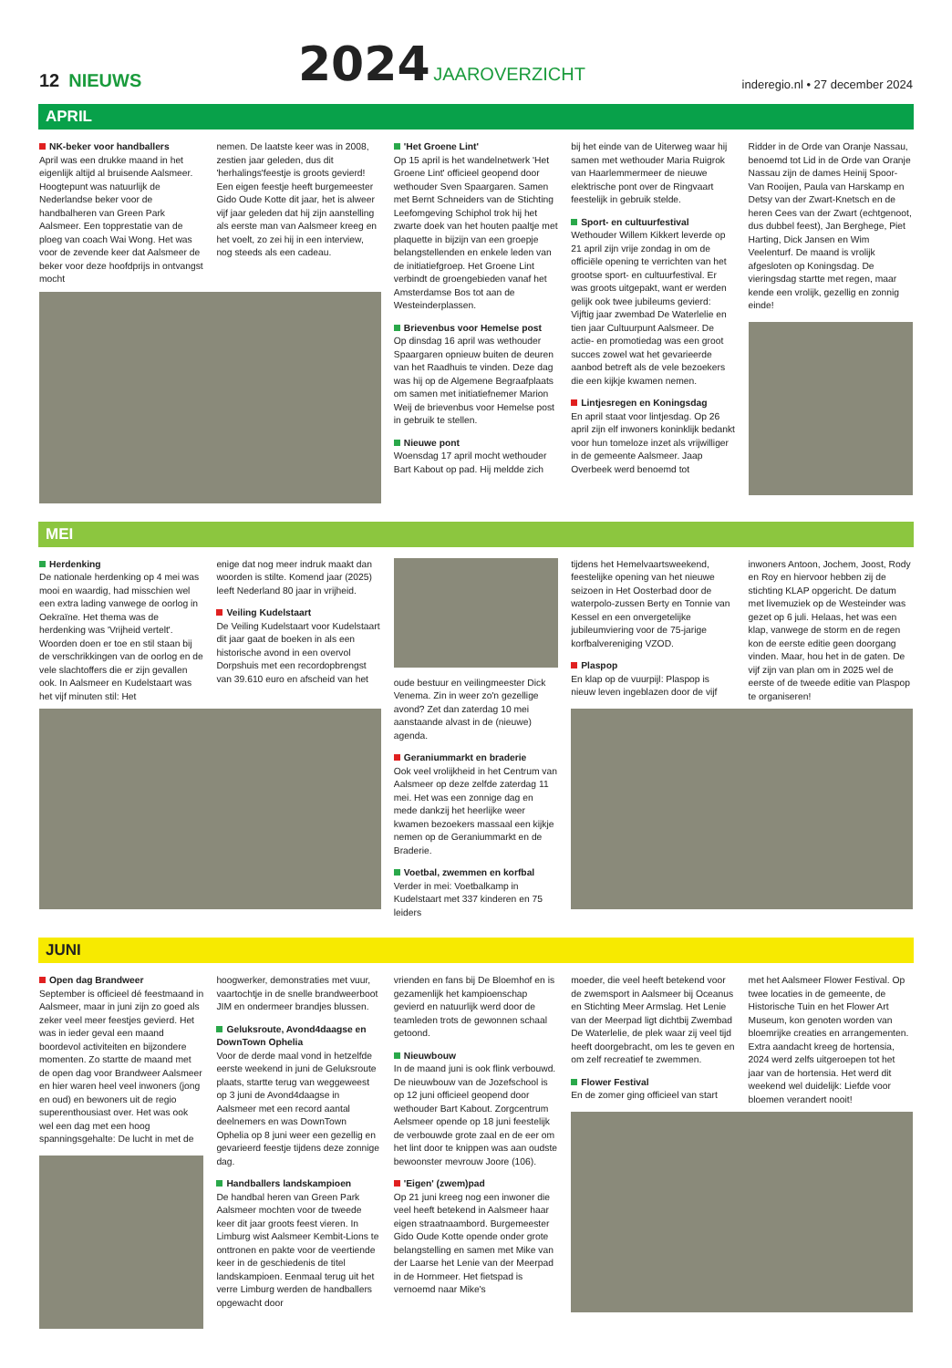12 NIEUWS
2024 JAAROVERZICHT
inderegio.nl • 27 december 2024
APRIL
NK-beker voor handballers
April was een drukke maand in het eigenlijk altijd al bruisende Aalsmeer. Hoogtepunt was natuurlijk de Nederlandse beker voor de handbalheren van Green Park Aalsmeer. Een topprestatie van de ploeg van coach Wai Wong. Het was voor de zevende keer dat Aalsmeer de beker voor deze hoofdprijs in ontvangst mocht
nemen. De laatste keer was in 2008, zestien jaar geleden, dus dit 'herhalings'feestje is groots gevierd! Een eigen feestje heeft burgemeester Gido Oude Kotte dit jaar, het is alweer vijf jaar geleden dat hij zijn aanstelling als eerste man van Aalsmeer kreeg en het voelt, zo zei hij in een interview, nog steeds als een cadeau.
'Het Groene Lint'
Op 15 april is het wandelnetwerk 'Het Groene Lint' officieel geopend door wethouder Sven Spaargaren. Samen met Bernt Schneiders van de Stichting Leefomgeving Schiphol trok hij het zwarte doek van het houten paaltje met plaquette in bijzijn van een groepje belangstellenden en enkele leden van de initiatiefgroep. Het Groene Lint verbindt de groengebieden vanaf het Amsterdamse Bos tot aan de Westeinderplassen.
Brievenbus voor Hemelse post
Op dinsdag 16 april was wethouder Spaargaren opnieuw buiten de deuren van het Raadhuis te vinden. Deze dag was hij op de Algemene Begraafplaats om samen met initiatiefnemer Marion Weij de brievenbus voor Hemelse post in gebruik te stellen.
Nieuwe pont
Woensdag 17 april mocht wethouder Bart Kabout op pad. Hij meldde zich
bij het einde van de Uiterweg waar hij samen met wethouder Maria Ruigrok van Haarlemmermeer de nieuwe elektrische pont over de Ringvaart feestelijk in gebruik stelde.
Sport- en cultuurfestival
Wethouder Willem Kikkert leverde op 21 april zijn vrije zondag in om de officiële opening te verrichten van het grootse sport- en cultuurfestival. Er was groots uitgepakt, want er werden gelijk ook twee jubileums gevierd: Vijftig jaar zwembad De Waterlelie en tien jaar Cultuurpunt Aalsmeer. De actie- en promotiedag was een groot succes zowel wat het gevarieerde aanbod betreft als de vele bezoekers die een kijkje kwamen nemen.
Lintjesregen en Koningsdag
En april staat voor lintjesdag. Op 26 april zijn elf inwoners koninklijk bedankt voor hun tomeloze inzet als vrijwilliger in de gemeente Aalsmeer. Jaap Overbeek werd benoemd tot
Ridder in de Orde van Oranje Nassau, benoemd tot Lid in de Orde van Oranje Nassau zijn de dames Heinij Spoor-Van Rooijen, Paula van Harskamp en Detsy van der Zwart-Knetsch en de heren Cees van der Zwart (echtgenoot, dus dubbel feest), Jan Berghege, Piet Harting, Dick Jansen en Wim Veelenturf. De maand is vrolijk afgesloten op Koningsdag. De vieringsdag startte met regen, maar kende een vrolijk, gezellig en zonnig einde!
MEI
Herdenking
De nationale herdenking op 4 mei was mooi en waardig, had misschien wel een extra lading vanwege de oorlog in Oekraïne. Het thema was de herdenking was 'Vrijheid vertelt'. Woorden doen er toe en stil staan bij de verschrikkingen van de oorlog en de vele slachtoffers die er zijn gevallen ook. In Aalsmeer en Kudelstaart was het vijf minuten stil: Het
enige dat nog meer indruk maakt dan woorden is stilte. Komend jaar (2025) leeft Nederland 80 jaar in vrijheid.
Veiling Kudelstaart
De Veiling Kudelstaart voor Kudelstaart dit jaar gaat de boeken in als een historische avond in een overvol Dorpshuis met een recordopbrengst van 39.610 euro en afscheid van het
oude bestuur en veilingmeester Dick Venema. Zin in weer zo'n gezellige avond? Zet dan zaterdag 10 mei aanstaande alvast in de (nieuwe) agenda.
Geraniummarkt en braderie
Ook veel vrolijkheid in het Centrum van Aalsmeer op deze zelfde zaterdag 11 mei. Het was een zonnige dag en mede dankzij het heerlijke weer kwamen bezoekers massaal een kijkje nemen op de Geraniummarkt en de Braderie.
Voetbal, zwemmen en korfbal
Verder in mei: Voetbalkamp in Kudelstaart met 337 kinderen en 75 leiders
tijdens het Hemelvaartsweekend, feestelijke opening van het nieuwe seizoen in Het Oosterbad door de waterpolo-zussen Berty en Tonnie van Kessel en een onvergetelijke jubileumviering voor de 75-jarige korfbalvereniging VZOD.
Plaspop
En klap op de vuurpijl: Plaspop is nieuw leven ingeblazen door de vijf
inwoners Antoon, Jochem, Joost, Rody en Roy en hiervoor hebben zij de stichting KLAP opgericht. De datum met livemuziek op de Westeinder was gezet op 6 juli. Helaas, het was een klap, vanwege de storm en de regen kon de eerste editie geen doorgang vinden. Maar, hou het in de gaten. De vijf zijn van plan om in 2025 wel de eerste of de tweede editie van Plaspop te organiseren!
JUNI
Open dag Brandweer
September is officieel dé feestmaand in Aalsmeer, maar in juni zijn zo goed als zeker veel meer feestjes gevierd. Het was in ieder geval een maand boordevol activiteiten en bijzondere momenten. Zo startte de maand met de open dag voor Brandweer Aalsmeer en hier waren heel veel inwoners (jong en oud) en bewoners uit de regio superenthousiast over. Het was ook wel een dag met een hoog spanningsgehalte: De lucht in met de
hoogwerker, demonstraties met vuur, vaartochtje in de snelle brandweerboot JIM en ondermeer brandjes blussen.
Geluksroute, Avond4daagse en DownTown Ophelia
Voor de derde maal vond in hetzelfde eerste weekend in juni de Geluksroute plaats, startte terug van weggeweest op 3 juni de Avond4daagse in Aalsmeer met een record aantal deelnemers en was DownTown Ophelia op 8 juni weer een gezellig en gevarieerd feestje tijdens deze zonnige dag.
Handballers landskampioen
De handbal heren van Green Park Aalsmeer mochten voor de tweede keer dit jaar groots feest vieren. In Limburg wist Aalsmeer Kembit-Lions te onttronen en pakte voor de veertiende keer in de geschiedenis de titel landskampioen. Eenmaal terug uit het verre Limburg werden de handballers opgewacht door
vrienden en fans bij De Bloemhof en is gezamenlijk het kampioenschap gevierd en natuurlijk werd door de teamleden trots de gewonnen schaal getoond.
Nieuwbouw
In de maand juni is ook flink verbouwd. De nieuwbouw van de Jozefschool is op 12 juni officieel geopend door wethouder Bart Kabout. Zorgcentrum Aelsmeer opende op 18 juni feestelijk de verbouwde grote zaal en de eer om het lint door te knippen was aan oudste bewoonster mevrouw Joore (106).
'Eigen' (zwem)pad
Op 21 juni kreeg nog een inwoner die veel heeft betekend in Aalsmeer haar eigen straatnaambord. Burgemeester Gido Oude Kotte opende onder grote belangstelling en samen met Mike van der Laarse het Lenie van der Meerpad in de Hornmeer. Het fietspad is vernoemd naar Mike's
moeder, die veel heeft betekend voor de zwemsport in Aalsmeer bij Oceanus en Stichting Meer Armslag. Het Lenie van der Meerpad ligt dichtbij Zwembad De Waterlelie, de plek waar zij veel tijd heeft doorgebracht, om les te geven en om zelf recreatief te zwemmen.
Flower Festival
En de zomer ging officieel van start
met het Aalsmeer Flower Festival. Op twee locaties in de gemeente, de Historische Tuin en het Flower Art Museum, kon genoten worden van bloemrijke creaties en arrangementen. Extra aandacht kreeg de hortensia, 2024 werd zelfs uitgeroepen tot het jaar van de hortensia. Het werd dit weekend wel duidelijk: Liefde voor bloemen verandert nooit!